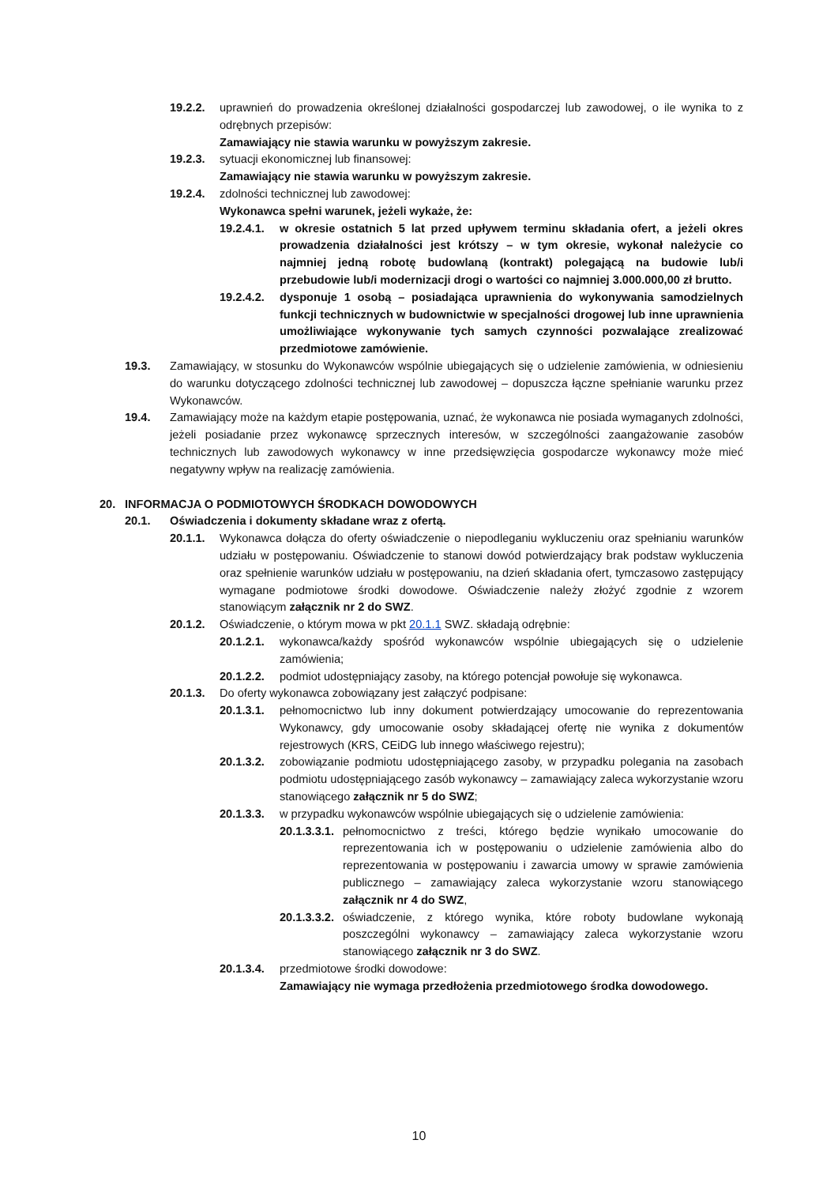19.2.2. uprawnień do prowadzenia określonej działalności gospodarczej lub zawodowej, o ile wynika to z odrębnych przepisów:
Zamawiający nie stawia warunku w powyższym zakresie.
19.2.3. sytuacji ekonomicznej lub finansowej:
Zamawiający nie stawia warunku w powyższym zakresie.
19.2.4. zdolności technicznej lub zawodowej:
Wykonawca spełni warunek, jeżeli wykaże, że:
19.2.4.1. w okresie ostatnich 5 lat przed upływem terminu składania ofert, a jeżeli okres prowadzenia działalności jest krótszy – w tym okresie, wykonał należycie co najmniej jedną robotę budowlaną (kontrakt) polegającą na budowie lub/i przebudowie lub/i modernizacji drogi o wartości co najmniej 3.000.000,00 zł brutto.
19.2.4.2. dysponuje 1 osobą – posiadająca uprawnienia do wykonywania samodzielnych funkcji technicznych w budownictwie w specjalności drogowej lub inne uprawnienia umożliwiające wykonywanie tych samych czynności pozwalające zrealizować przedmiotowe zamówienie.
19.3. Zamawiający, w stosunku do Wykonawców wspólnie ubiegających się o udzielenie zamówienia, w odniesieniu do warunku dotyczącego zdolności technicznej lub zawodowej – dopuszcza łączne spełnianie warunku przez Wykonawców.
19.4. Zamawiający może na każdym etapie postępowania, uznać, że wykonawca nie posiada wymaganych zdolności, jeżeli posiadanie przez wykonawcę sprzecznych interesów, w szczególności zaangażowanie zasobów technicznych lub zawodowych wykonawcy w inne przedsięwzięcia gospodarcze wykonawcy może mieć negatywny wpływ na realizację zamówienia.
20. INFORMACJA O PODMIOTOWYCH ŚRODKACH DOWODOWYCH
20.1. Oświadczenia i dokumenty składane wraz z ofertą.
20.1.1. Wykonawca dołącza do oferty oświadczenie o niepodleganiu wykluczeniu oraz spełnianiu warunków udziału w postępowaniu. Oświadczenie to stanowi dowód potwierdzający brak podstaw wykluczenia oraz spełnienie warunków udziału w postępowaniu, na dzień składania ofert, tymczasowo zastępujący wymagane podmiotowe środki dowodowe. Oświadczenie należy złożyć zgodnie z wzorem stanowiącym załącznik nr 2 do SWZ.
20.1.2. Oświadczenie, o którym mowa w pkt 20.1.1 SWZ. składają odrębnie:
20.1.2.1. wykonawca/każdy spośród wykonawców wspólnie ubiegających się o udzielenie zamówienia;
20.1.2.2. podmiot udostępniający zasoby, na którego potencjał powołuje się wykonawca.
20.1.3. Do oferty wykonawca zobowiązany jest załączyć podpisane:
20.1.3.1. pełnomocnictwo lub inny dokument potwierdzający umocowanie do reprezentowania Wykonawcy, gdy umocowanie osoby składającej ofertę nie wynika z dokumentów rejestrowych (KRS, CEiDG lub innego właściwego rejestru);
20.1.3.2. zobowiązanie podmiotu udostępniającego zasoby, w przypadku polegania na zasobach podmiotu udostępniającego zasób wykonawcy – zamawiający zaleca wykorzystanie wzoru stanowiącego załącznik nr 5 do SWZ;
20.1.3.3. w przypadku wykonawców wspólnie ubiegających się o udzielenie zamówienia:
20.1.3.3.1. pełnomocnictwo z treści, którego będzie wynikało umocowanie do reprezentowania ich w postępowaniu o udzielenie zamówienia albo do reprezentowania w postępowaniu i zawarcia umowy w sprawie zamówienia publicznego – zamawiający zaleca wykorzystanie wzoru stanowiącego załącznik nr 4 do SWZ,
20.1.3.3.2. oświadczenie, z którego wynika, które roboty budowlane wykonają poszczególni wykonawcy – zamawiający zaleca wykorzystanie wzoru stanowiącego załącznik nr 3 do SWZ.
20.1.3.4. przedmiotowe środki dowodowe:
Zamawiający nie wymaga przedłożenia przedmiotowego środka dowodowego.
10